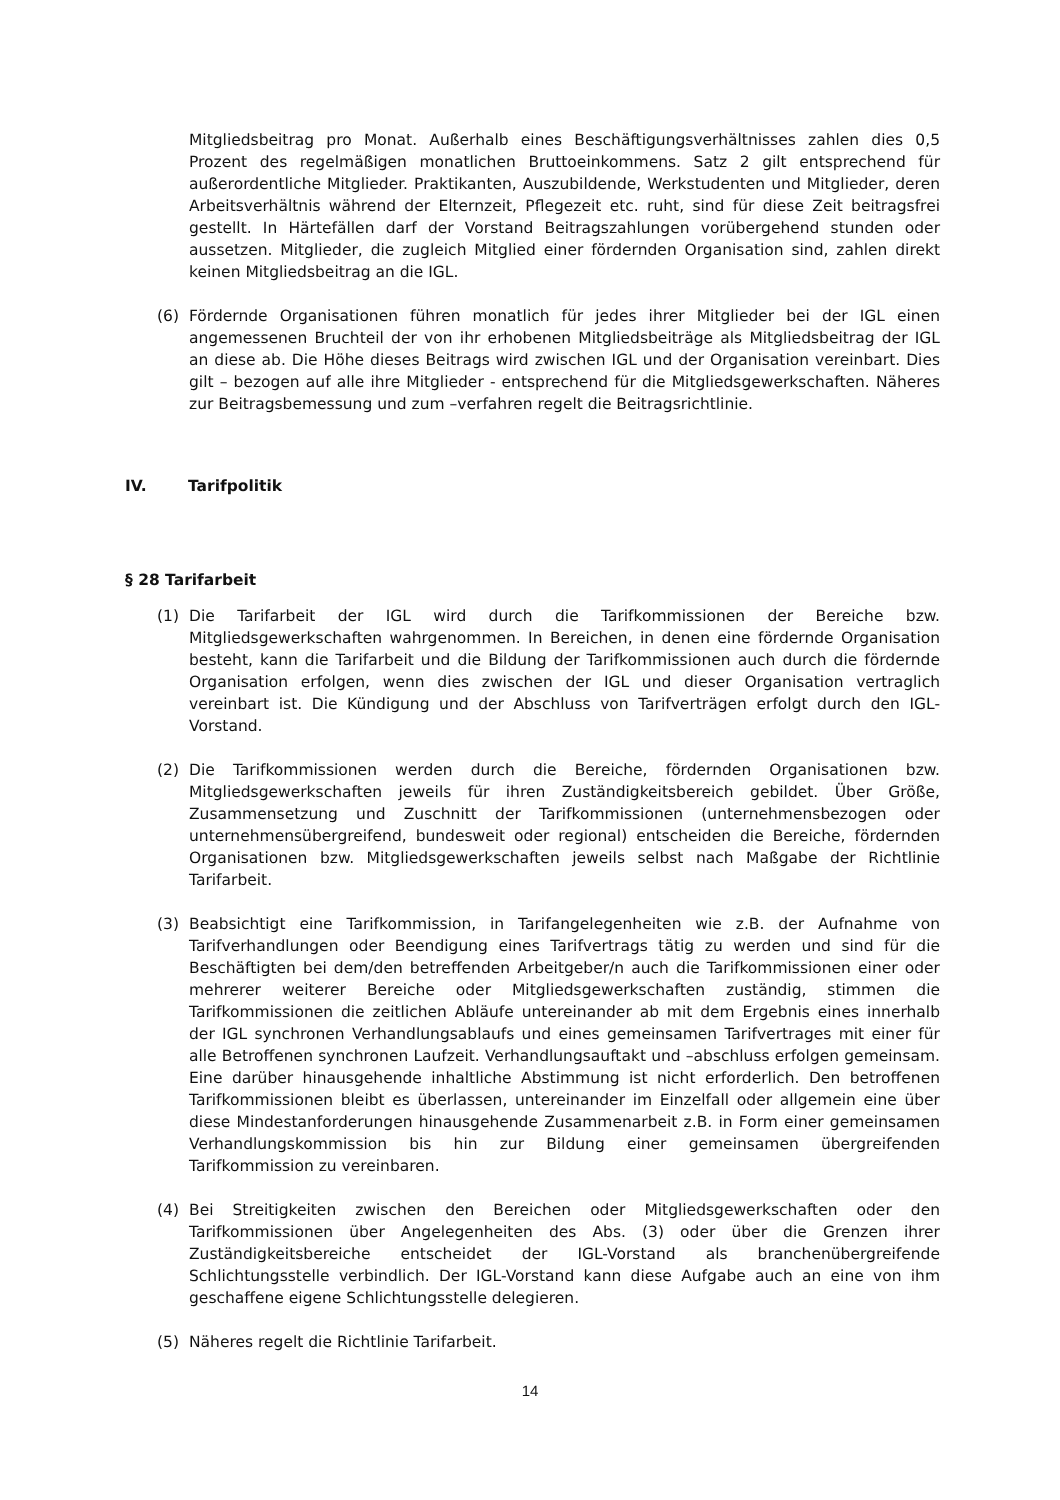Mitgliedsbeitrag pro Monat. Außerhalb eines Beschäftigungsverhältnisses zahlen dies 0,5 Prozent des regelmäßigen monatlichen Bruttoeinkommens. Satz 2 gilt entsprechend für außerordentliche Mitglieder. Praktikanten, Auszubildende, Werkstudenten und Mitglieder, deren Arbeitsverhältnis während der Elternzeit, Pflegezeit etc. ruht, sind für diese Zeit beitragsfrei gestellt. In Härtefällen darf der Vorstand Beitragszahlungen vorübergehend stunden oder aussetzen. Mitglieder, die zugleich Mitglied einer fördernden Organisation sind, zahlen direkt keinen Mitgliedsbeitrag an die IGL.
(6) Fördernde Organisationen führen monatlich für jedes ihrer Mitglieder bei der IGL einen angemessenen Bruchteil der von ihr erhobenen Mitgliedsbeiträge als Mitgliedsbeitrag der IGL an diese ab. Die Höhe dieses Beitrags wird zwischen IGL und der Organisation vereinbart. Dies gilt – bezogen auf alle ihre Mitglieder - entsprechend für die Mitgliedsgewerkschaften. Näheres zur Beitragsbemessung und zum –verfahren regelt die Beitragsrichtlinie.
IV. Tarifpolitik
§ 28 Tarifarbeit
(1) Die Tarifarbeit der IGL wird durch die Tarifkommissionen der Bereiche bzw. Mitgliedsgewerkschaften wahrgenommen. In Bereichen, in denen eine fördernde Organisation besteht, kann die Tarifarbeit und die Bildung der Tarifkommissionen auch durch die fördernde Organisation erfolgen, wenn dies zwischen der IGL und dieser Organisation vertraglich vereinbart ist. Die Kündigung und der Abschluss von Tarifverträgen erfolgt durch den IGL-Vorstand.
(2) Die Tarifkommissionen werden durch die Bereiche, fördernden Organisationen bzw. Mitgliedsgewerkschaften jeweils für ihren Zuständigkeitsbereich gebildet. Über Größe, Zusammensetzung und Zuschnitt der Tarifkommissionen (unternehmensbezogen oder unternehmensübergreifend, bundesweit oder regional) entscheiden die Bereiche, fördernden Organisationen bzw. Mitgliedsgewerkschaften jeweils selbst nach Maßgabe der Richtlinie Tarifarbeit.
(3) Beabsichtigt eine Tarifkommission, in Tarifangelegenheiten wie z.B. der Aufnahme von Tarifverhandlungen oder Beendigung eines Tarifvertrags tätig zu werden und sind für die Beschäftigten bei dem/den betreffenden Arbeitgeber/n auch die Tarifkommissionen einer oder mehrerer weiterer Bereiche oder Mitgliedsgewerkschaften zuständig, stimmen die Tarifkommissionen die zeitlichen Abläufe untereinander ab mit dem Ergebnis eines innerhalb der IGL synchronen Verhandlungsablaufs und eines gemeinsamen Tarifvertrages mit einer für alle Betroffenen synchronen Laufzeit. Verhandlungsauftakt und –abschluss erfolgen gemeinsam. Eine darüber hinausgehende inhaltliche Abstimmung ist nicht erforderlich. Den betroffenen Tarifkommissionen bleibt es überlassen, untereinander im Einzelfall oder allgemein eine über diese Mindestanforderungen hinausgehende Zusammenarbeit z.B. in Form einer gemeinsamen Verhandlungskommission bis hin zur Bildung einer gemeinsamen übergreifenden Tarifkommission zu vereinbaren.
(4) Bei Streitigkeiten zwischen den Bereichen oder Mitgliedsgewerkschaften oder den Tarifkommissionen über Angelegenheiten des Abs. (3) oder über die Grenzen ihrer Zuständigkeitsbereiche entscheidet der IGL-Vorstand als branchenübergreifende Schlichtungsstelle verbindlich. Der IGL-Vorstand kann diese Aufgabe auch an eine von ihm geschaffene eigene Schlichtungsstelle delegieren.
(5) Näheres regelt die Richtlinie Tarifarbeit.
14